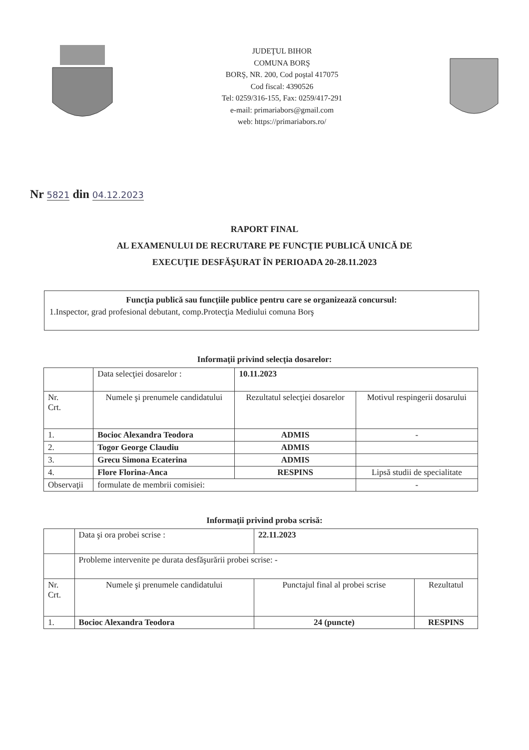JUDEŢUL BIHOR
COMUNA BORŞ
BORŞ, NR. 200, Cod poştal 417075
Cod fiscal: 4390526
Tel: 0259/316-155, Fax: 0259/417-291
e-mail: primariabors@gmail.com
web: https://primariabors.ro/
Nr 5821 din 04.12.2023
RAPORT FINAL
AL EXAMENULUI DE RECRUTARE PE FUNCŢIE PUBLICĂ UNICĂ DE
EXECUŢIE DESFĂŞURAT ÎN PERIOADA 20-28.11.2023
Funcţia publică sau funcţiile publice pentru care se organizează concursul:
1.Inspector, grad profesional debutant, comp.Protecţia Mediului comuna Borş
Informaţii privind selecţia dosarelor:
| | Data selecţiei dosarelor : | 10.11.2023 | |
| Nr. Crt. | Numele şi prenumele candidatului | Rezultatul selecţiei dosarelor | Motivul respingerii dosarului |
| 1. | Bocioc Alexandra Teodora | ADMIS | - |
| 2. | Togor George Claudiu | ADMIS | |
| 3. | Grecu Simona Ecaterina | ADMIS | |
| 4. | Flore Florina-Anca | RESPINS | Lipsă studii de specialitate |
| Observaţii | formulate de membrii comisiei: | | - |
Informaţii privind proba scrisă:
| | Data şi ora probei scrise : | 22.11.2023 | |
| | Probleme intervenite pe durata desfăşurării probei scrise: - | | |
| Nr. Crt. | Numele şi prenumele candidatului | Punctajul final al probei scrise | Rezultatul |
| 1. | Bocioc Alexandra Teodora | 24 (puncte) | RESPINS |